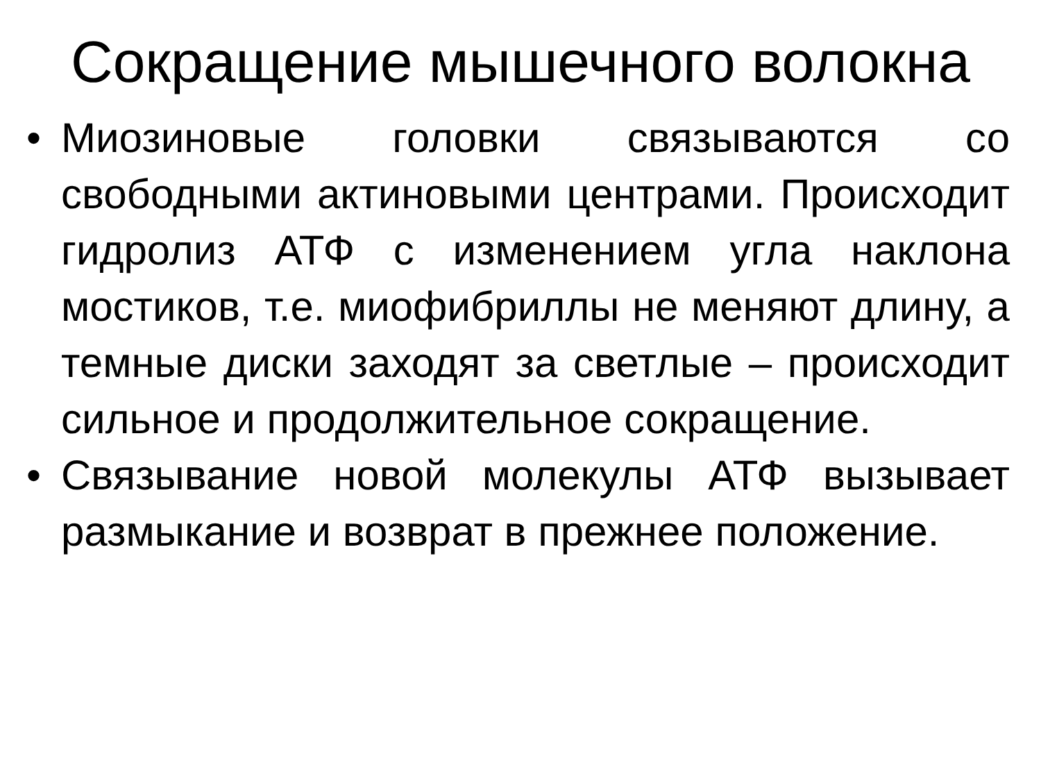Сокращение мышечного волокна
• Миозиновые головки связываются со свободными актиновыми центрами. Происходит гидролиз АТФ с изменением угла наклона мостиков, т.е. миофибриллы не меняют длину, а темные диски заходят за светлые – происходит сильное и продолжительное сокращение.
• Связывание новой молекулы АТФ вызывает размыкание и возврат в прежнее положение.